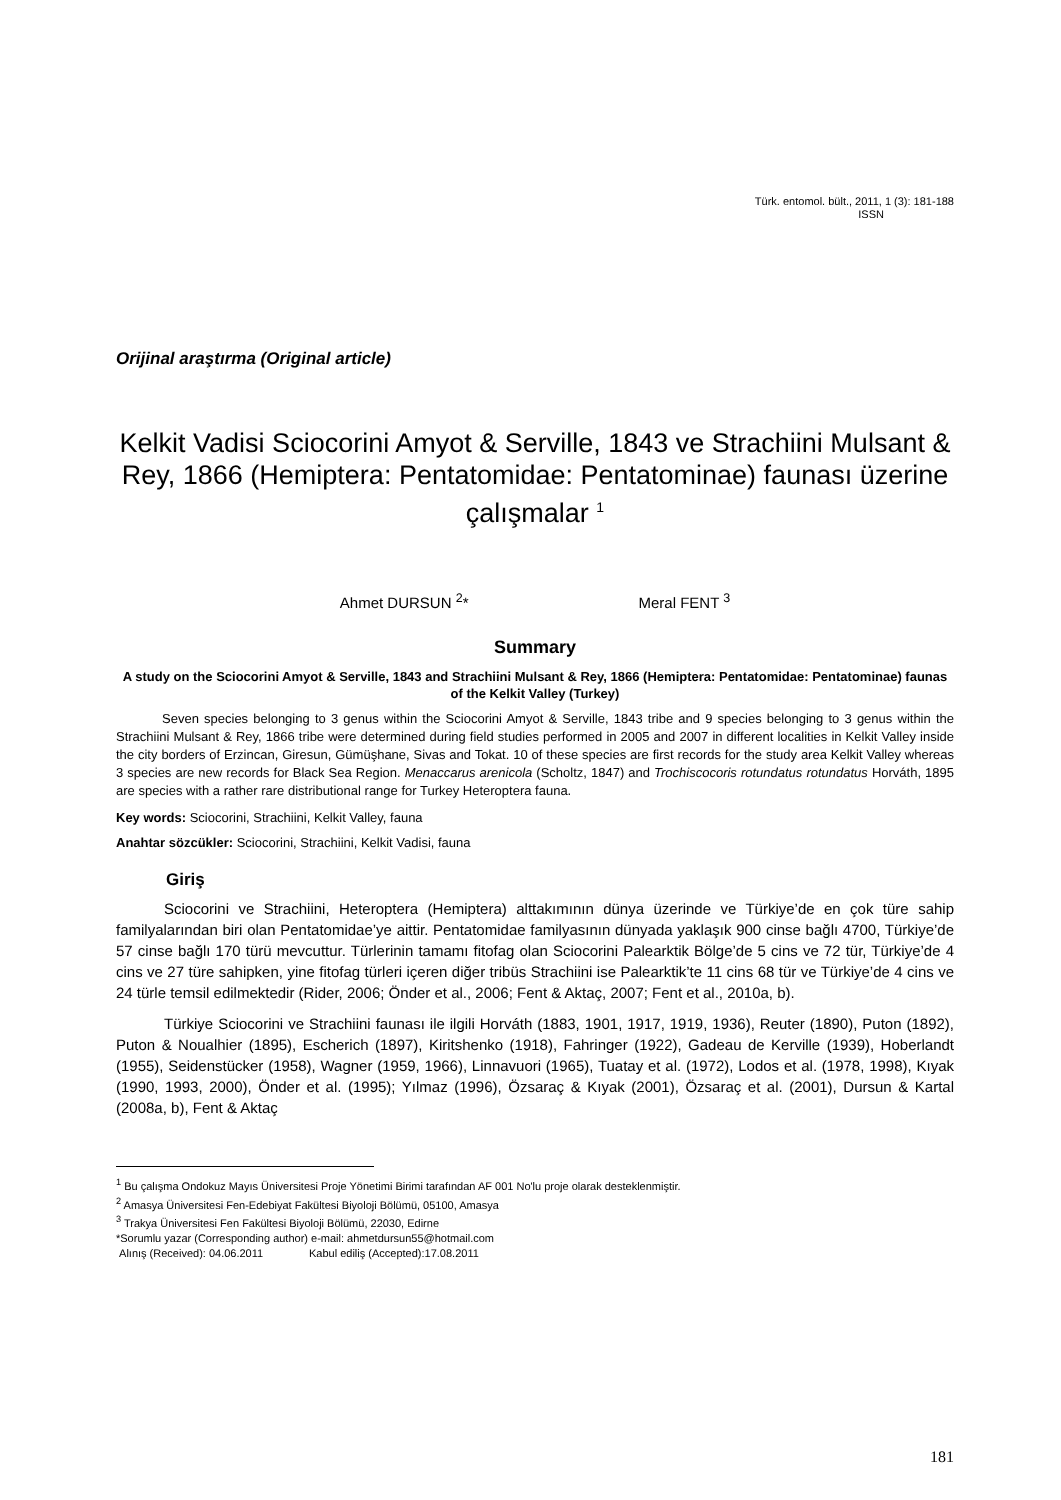Türk. entomol. bült., 2011, 1 (3): 181-188
ISSN
Orijinal araştırma (Original article)
Kelkit Vadisi Sciocorini Amyot & Serville, 1843 ve Strachiini Mulsant & Rey, 1866 (Hemiptera: Pentatomidae: Pentatominae) faunası üzerine çalışmalar <sup>1</sup>
Ahmet DURSUN <sup>2</sup>* Meral FENT <sup>3</sup>
Summary
A study on the Sciocorini Amyot & Serville, 1843 and Strachiini Mulsant & Rey, 1866 (Hemiptera: Pentatomidae: Pentatominae) faunas of the Kelkit Valley (Turkey)
Seven species belonging to 3 genus within the Sciocorini Amyot & Serville, 1843 tribe and 9 species belonging to 3 genus within the Strachiini Mulsant & Rey, 1866 tribe were determined during field studies performed in 2005 and 2007 in different localities in Kelkit Valley inside the city borders of Erzincan, Giresun, Gümüşhane, Sivas and Tokat. 10 of these species are first records for the study area Kelkit Valley whereas 3 species are new records for Black Sea Region. Menaccarus arenicola (Scholtz, 1847) and Trochiscocoris rotundatus rotundatus Horváth, 1895 are species with a rather rare distributional range for Turkey Heteroptera fauna.
Key words: Sciocorini, Strachiini, Kelkit Valley, fauna
Anahtar sözcükler: Sciocorini, Strachiini, Kelkit Vadisi, fauna
Giriş
Sciocorini ve Strachiini, Heteroptera (Hemiptera) alttakımının dünya üzerinde ve Türkiye’de en çok türe sahip familyalarından biri olan Pentatomidae’ye aittir. Pentatomidae familyasının dünyada yaklaşık 900 cinse bağlı 4700, Türkiye’de 57 cinse bağlı 170 türü mevcuttur. Türlerinin tamamı fitofag olan Sciocorini Palearktik Bölge’de 5 cins ve 72 tür, Türkiye’de 4 cins ve 27 türe sahipken, yine fitofag türleri içeren diğer tribüs Strachiini ise Palearktik’te 11 cins 68 tür ve Türkiye’de 4 cins ve 24 türle temsil edilmektedir (Rider, 2006; Önder et al., 2006; Fent & Aktaç, 2007; Fent et al., 2010a, b).
Türkiye Sciocorini ve Strachiini faunası ile ilgili Horváth (1883, 1901, 1917, 1919, 1936), Reuter (1890), Puton (1892), Puton & Noualhier (1895), Escherich (1897), Kiritshenko (1918), Fahringer (1922), Gadeau de Kerville (1939), Hoberlandt (1955), Seidenstücker (1958), Wagner (1959, 1966), Linnavuori (1965), Tuatay et al. (1972), Lodos et al. (1978, 1998), Kıyak (1990, 1993, 2000), Önder et al. (1995); Yılmaz (1996), Özsaraç & Kıyak (2001), Özsaraç et al. (2001), Dursun & Kartal (2008a, b), Fent & Aktaç
<sup>1</sup> Bu çalışma Ondokuz Mayıs Üniversitesi Proje Yönetimi Birimi tarafından AF 001 No'lu proje olarak desteklenmiştir.
<sup>2</sup> Amasya Üniversitesi Fen-Edebiyat Fakültesi Biyoloji Bölümü, 05100, Amasya
<sup>3</sup> Trakya Üniversitesi Fen Fakültesi Biyoloji Bölümü, 22030, Edirne
*Sorumlu yazar (Corresponding author) e-mail: ahmetdursun55@hotmail.com
Alınış (Received): 04.06.2011 Kabul ediliş (Accepted):17.08.2011
181